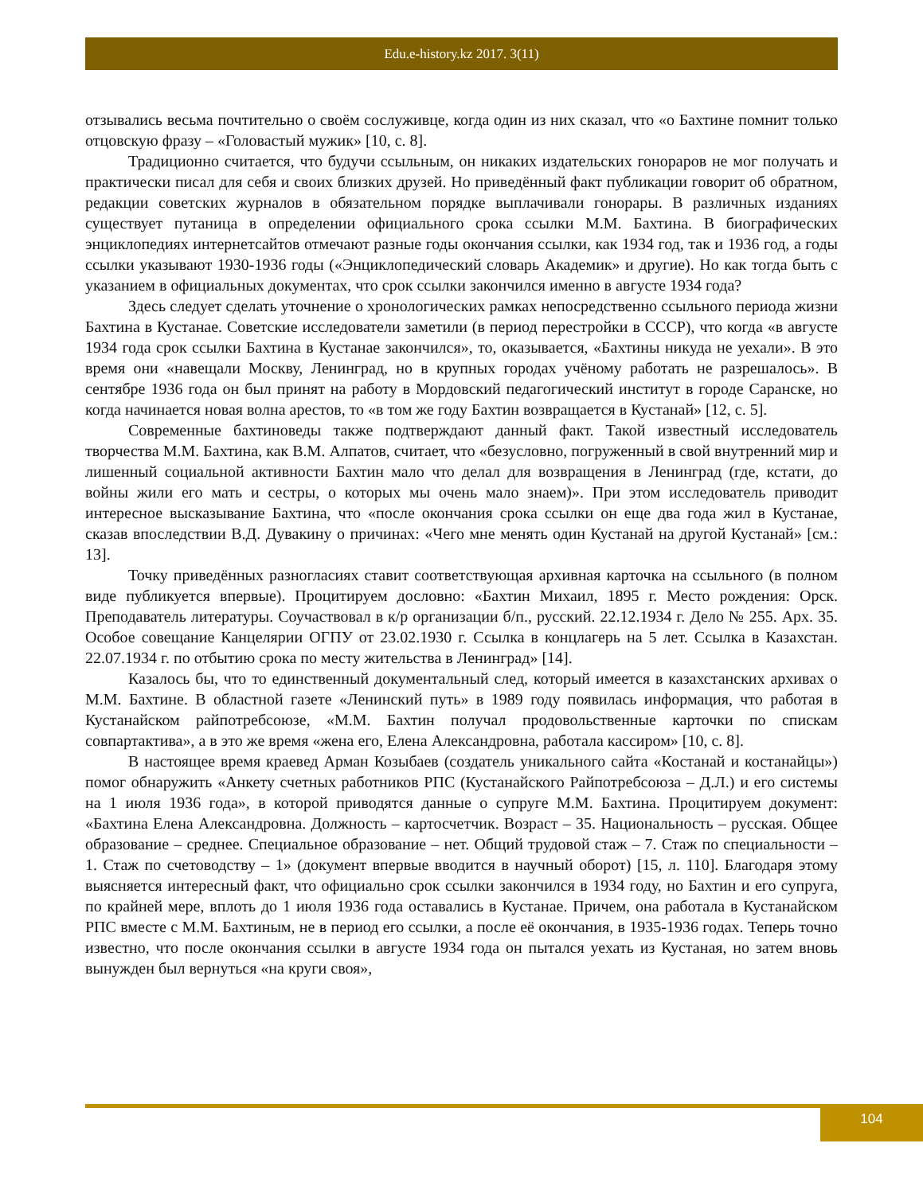Edu.e-history.kz 2017. 3(11)
отзывались весьма почтительно о своём сослуживце, когда один из них сказал, что «о Бахтине помнит только отцовскую фразу – «Головастый мужик» [10, с. 8].
Традиционно считается, что будучи ссыльным, он никаких издательских гонораров не мог получать и практически писал для себя и своих близких друзей. Но приведённый факт публикации говорит об обратном, редакции советских журналов в обязательном порядке выплачивали гонорары. В различных изданиях существует путаница в определении официального срока ссылки М.М. Бахтина. В биографических энциклопедиях интернетсайтов отмечают разные годы окончания ссылки, как 1934 год, так и 1936 год, а годы ссылки указывают 1930-1936 годы («Энциклопедический словарь Академик» и другие). Но как тогда быть с указанием в официальных документах, что срок ссылки закончился именно в августе 1934 года?
Здесь следует сделать уточнение о хронологических рамках непосредственно ссыльного периода жизни Бахтина в Кустанае. Советские исследователи заметили (в период перестройки в СССР), что когда «в августе 1934 года срок ссылки Бахтина в Кустанае закончился», то, оказывается, «Бахтины никуда не уехали». В это время они «навещали Москву, Ленинград, но в крупных городах учёному работать не разрешалось». В сентябре 1936 года он был принят на работу в Мордовский педагогический институт в городе Саранске, но когда начинается новая волна арестов, то «в том же году Бахтин возвращается в Кустанай» [12, с. 5].
Современные бахтиноведы также подтверждают данный факт. Такой известный исследователь творчества М.М. Бахтина, как В.М. Алпатов, считает, что «безусловно, погруженный в свой внутренний мир и лишенный социальной активности Бахтин мало что делал для возвращения в Ленинград (где, кстати, до войны жили его мать и сестры, о которых мы очень мало знаем)». При этом исследователь приводит интересное высказывание Бахтина, что «после окончания срока ссылки он еще два года жил в Кустанае, сказав впоследствии В.Д. Дувакину о причинах: «Чего мне менять один Кустанай на другой Кустанай» [см.: 13].
Точку приведённых разногласиях ставит соответствующая архивная карточка на ссыльного (в полном виде публикуется впервые). Процитируем дословно: «Бахтин Михаил, 1895 г. Место рождения: Орск. Преподаватель литературы. Соучаствовал в к/р организации б/п., русский. 22.12.1934 г. Дело № 255. Арх. 35. Особое совещание Канцелярии ОГПУ от 23.02.1930 г. Ссылка в концлагерь на 5 лет. Ссылка в Казахстан. 22.07.1934 г. по отбытию срока по месту жительства в Ленинград» [14].
Казалось бы, что то единственный документальный след, который имеется в казахстанских архивах о М.М. Бахтине. В областной газете «Ленинский путь» в 1989 году появилась информация, что работая в Кустанайском райпотребсоюзе, «М.М. Бахтин получал продовольственные карточки по спискам совпартактива», а в это же время «жена его, Елена Александровна, работала кассиром» [10, с. 8].
В настоящее время краевед Арман Козыбаев (создатель уникального сайта «Костанай и костанайцы») помог обнаружить «Анкету счетных работников РПС (Кустанайского Райпотребсоюза – Д.Л.) и его системы на 1 июля 1936 года», в которой приводятся данные о супруге М.М. Бахтина. Процитируем документ: «Бахтина Елена Александровна. Должность – картосчетчик. Возраст – 35. Национальность – русская. Общее образование – среднее. Специальное образование – нет. Общий трудовой стаж – 7. Стаж по специальности – 1. Стаж по счетоводству – 1» (документ впервые вводится в научный оборот) [15, л. 110]. Благодаря этому выясняется интересный факт, что официально срок ссылки закончился в 1934 году, но Бахтин и его супруга, по крайней мере, вплоть до 1 июля 1936 года оставались в Кустанае. Причем, она работала в Кустанайском РПС вместе с М.М. Бахтиным, не в период его ссылки, а после её окончания, в 1935-1936 годах. Теперь точно известно, что после окончания ссылки в августе 1934 года он пытался уехать из Кустаная, но затем вновь вынужден был вернуться «на круги своя»,
104